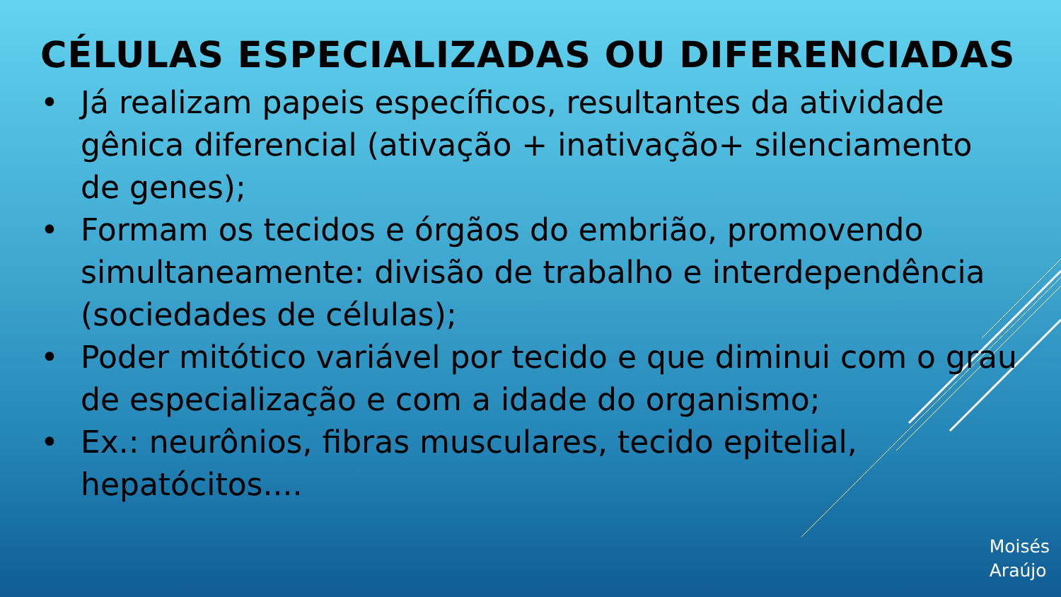CÉLULAS ESPECIALIZADAS OU DIFERENCIADAS
• Já realizam papeis específicos, resultantes da atividade gênica diferencial (ativação + inativação+ silenciamento de genes);
• Formam os tecidos e órgãos do embrião, promovendo simultaneamente: divisão de trabalho e interdependência (sociedades de células);
• Poder mitótico variável por tecido e que diminui com o grau de especialização e com a idade do organismo;
• Ex.: neurônios, fibras musculares, tecido epitelial, hepatócitos....
Moisés
Araújo